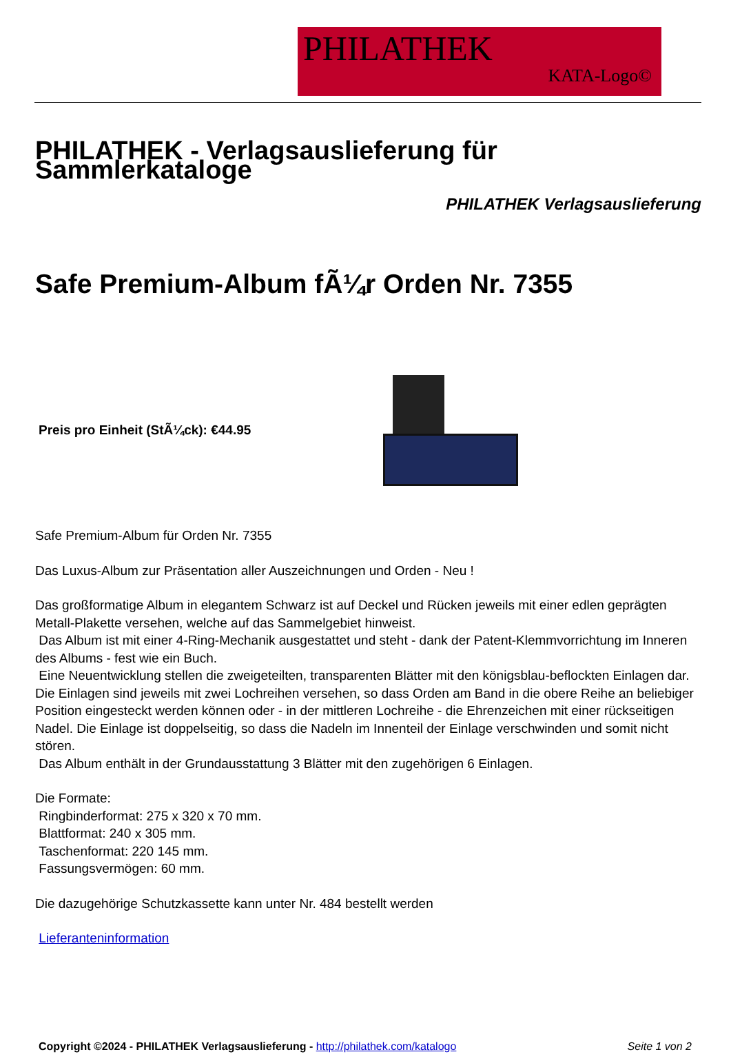PHILATHEK
KATA-Logo©
PHILATHEK - Verlagsauslieferung für Sammlerkataloge
PHILATHEK Verlagsauslieferung
Safe Premium-Album fÃ¼r Orden Nr. 7355
Preis pro Einheit (StÃ¼ck): €44.95
Safe Premium-Album für Orden Nr. 7355
Das Luxus-Album zur Präsentation aller Auszeichnungen und Orden - Neu !
Das großformatige Album in elegantem Schwarz ist auf Deckel und Rücken jeweils mit einer edlen geprägten Metall-Plakette versehen, welche auf das Sammelgebiet hinweist.
Das Album ist mit einer 4-Ring-Mechanik ausgestattet und steht - dank der Patent-Klemmvorrichtung im Inneren des Albums - fest wie ein Buch.
Eine Neuentwicklung stellen die zweigeteilten, transparenten Blätter mit den königsblau-beflockten Einlagen dar. Die Einlagen sind jeweils mit zwei Lochreihen versehen, so dass Orden am Band in die obere Reihe an beliebiger Position eingesteckt werden können oder - in der mittleren Lochreihe - die Ehrenzeichen mit einer rückseitigen Nadel. Die Einlage ist doppelseitig, so dass die Nadeln im Innenteil der Einlage verschwinden und somit nicht stören.
Das Album enthält in der Grundausstattung 3 Blätter mit den zugehörigen 6 Einlagen.
Die Formate:
Ringbinderformat: 275 x 320 x 70 mm.
Blattformat: 240 x 305 mm.
Taschenformat: 220 145 mm.
Fassungsvermögen: 60 mm.
Die dazugehörige Schutzkassette kann unter Nr. 484 bestellt werden
Lieferanteninformation
Copyright ©2024 - PHILATHEK Verlagsauslieferung - http://philathek.com/katalogo Seite 1 von 2